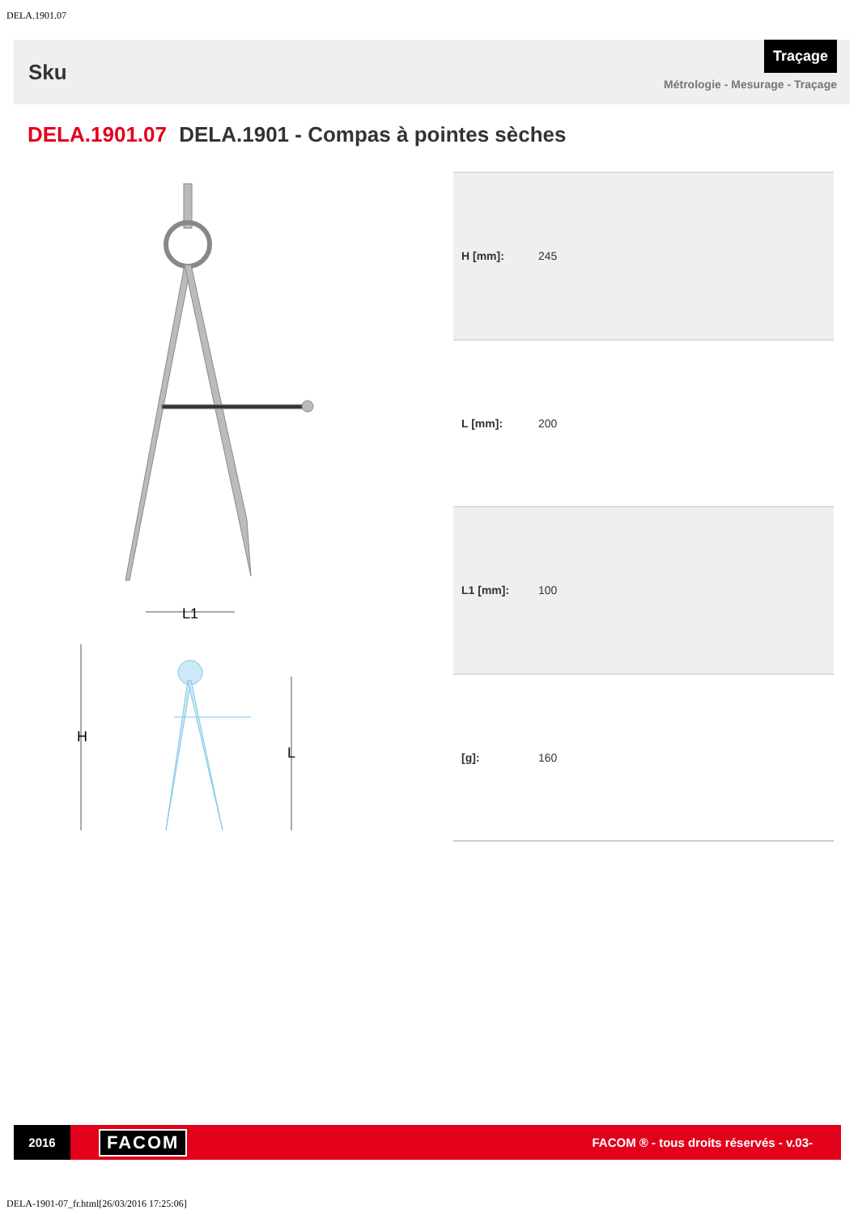DELA.1901.07
Sku
Traçage
Métrologie - Mesurage - Traçage
DELA.1901.07 DELA.1901 - Compas à pointes sèches
H
L
L1
| H [mm]: | 245 |
| L [mm]: | 200 |
| L1 [mm]: | 100 |
| [g]: | 160 |
2016
FACOM
FACOM ® - tous droits réservés - v.03-
DELA-1901-07_fr.html[26/03/2016 17:25:06]